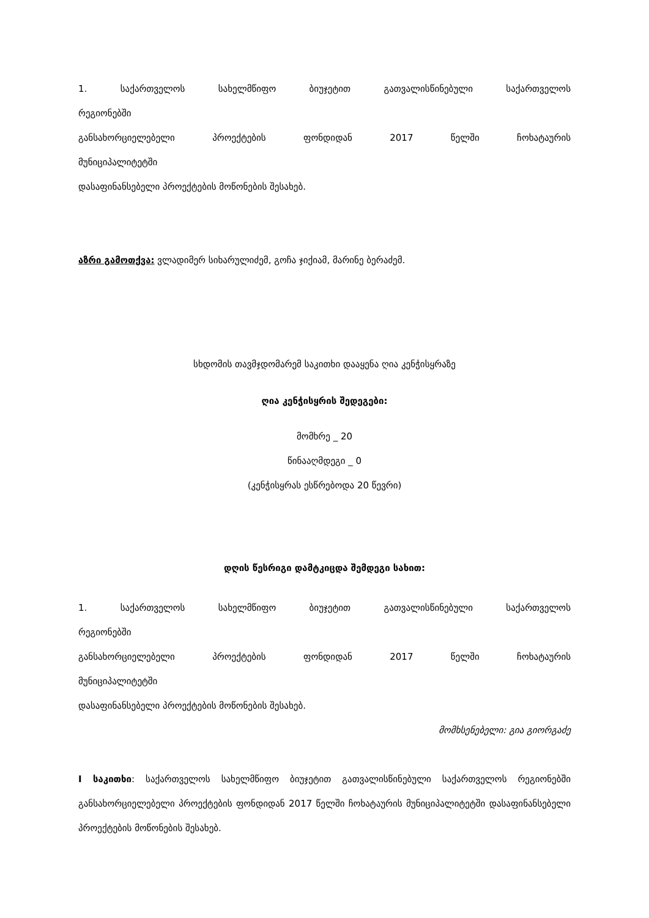1. საქართველოს სახელმწიფო ბიუჯეტით გათვალისწინებული საქართველოს
რეგიონებში
განსახორციელებელი პროექტების ფონდიდან 2017 წელში ჩოხატაურის
მუნიციპალიტეტში
დასაფინანსებელი პროექტების მოწონების შესახებ.
აზრი გამოთქვა: ვლადიმერ სიხარულიძემ, გოჩა ჯიქიამ, მარინე ბერაძემ.
სხდომის თავმჯდომარემ საკითხი დააყენა ღია კენჭისყრაზე
ღია კენჭისყრის შედეგები:
მომხრე _ 20
წინააღმდეგი _ 0
(კენჭისყრას ესწრებოდა 20 წევრი)
დღის წესრიგი დამტკიცდა შემდეგი სახით:
1. საქართველოს სახელმწიფო ბიუჯეტით გათვალისწინებული საქართველოს
რეგიონებში
განსახორციელებელი პროექტების ფონდიდან 2017 წელში ჩოხატაურის
მუნიციპალიტეტში
დასაფინანსებელი პროექტების მოწონების შესახებ.
მომხსენებელი: გია გიორგაძე
I საკითხი: საქართველოს სახელმწიფო ბიუჯეტით გათვალისწინებული საქართველოს რეგიონებში განსახორციელებელი პროექტების ფონდიდან 2017 წელში ჩოხატაურის მუნიციპალიტეტში დასაფინანსებელი პროექტების მოწონების შესახებ.